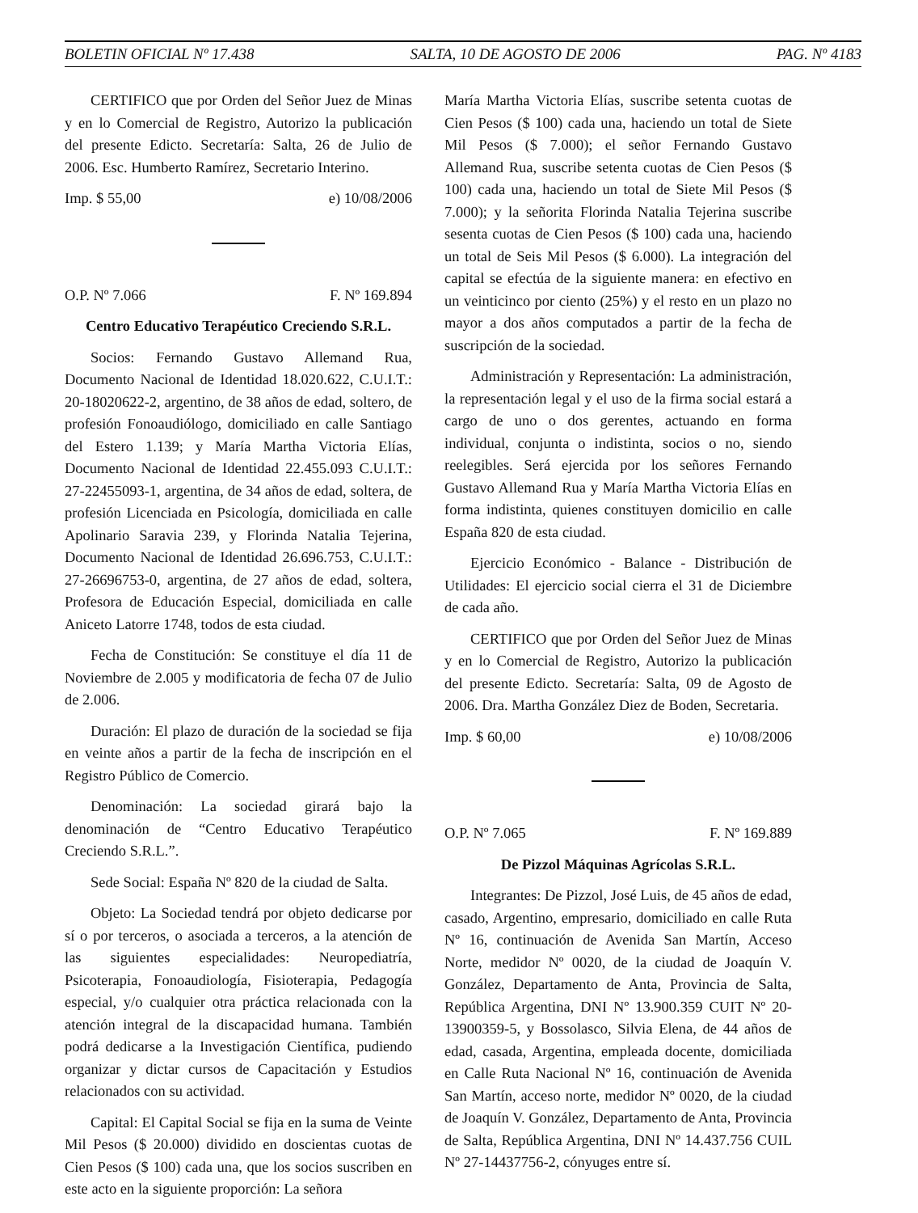BOLETIN OFICIAL Nº 17.438 SALTA, 10 DE AGOSTO DE 2006 PAG. Nº 4183
CERTIFICO que por Orden del Señor Juez de Minas y en lo Comercial de Registro, Autorizo la publicación del presente Edicto. Secretaría: Salta, 26 de Julio de 2006. Esc. Humberto Ramírez, Secretario Interino.
Imp. $ 55,00 e) 10/08/2006
O.P. Nº 7.066 F. Nº 169.894
Centro Educativo Terapéutico Creciendo S.R.L.
Socios: Fernando Gustavo Allemand Rua, Documento Nacional de Identidad 18.020.622, C.U.I.T.: 20-18020622-2, argentino, de 38 años de edad, soltero, de profesión Fonoaudiólogo, domiciliado en calle Santiago del Estero 1.139; y María Martha Victoria Elías, Documento Nacional de Identidad 22.455.093 C.U.I.T.: 27-22455093-1, argentina, de 34 años de edad, soltera, de profesión Licenciada en Psicología, domiciliada en calle Apolinario Saravia 239, y Florinda Natalia Tejerina, Documento Nacional de Identidad 26.696.753, C.U.I.T.: 27-26696753-0, argentina, de 27 años de edad, soltera, Profesora de Educación Especial, domiciliada en calle Aniceto Latorre 1748, todos de esta ciudad.
Fecha de Constitución: Se constituye el día 11 de Noviembre de 2.005 y modificatoria de fecha 07 de Julio de 2.006.
Duración: El plazo de duración de la sociedad se fija en veinte años a partir de la fecha de inscripción en el Registro Público de Comercio.
Denominación: La sociedad girará bajo la denominación de “Centro Educativo Terapéutico Creciendo S.R.L.”.
Sede Social: España Nº 820 de la ciudad de Salta.
Objeto: La Sociedad tendrá por objeto dedicarse por sí o por terceros, o asociada a terceros, a la atención de las siguientes especialidades: Neuropediatría, Psicoterapia, Fonoaudiología, Fisioterapia, Pedagogía especial, y/o cualquier otra práctica relacionada con la atención integral de la discapacidad humana. También podrá dedicarse a la Investigación Científica, pudiendo organizar y dictar cursos de Capacitación y Estudios relacionados con su actividad.
Capital: El Capital Social se fija en la suma de Veinte Mil Pesos ($ 20.000) dividido en doscientas cuotas de Cien Pesos ($ 100) cada una, que los socios suscriben en este acto en la siguiente proporción: La señora
María Martha Victoria Elías, suscribe setenta cuotas de Cien Pesos ($ 100) cada una, haciendo un total de Siete Mil Pesos ($ 7.000); el señor Fernando Gustavo Allemand Rua, suscribe setenta cuotas de Cien Pesos ($ 100) cada una, haciendo un total de Siete Mil Pesos ($ 7.000); y la señorita Florinda Natalia Tejerina suscribe sesenta cuotas de Cien Pesos ($ 100) cada una, haciendo un total de Seis Mil Pesos ($ 6.000). La integración del capital se efectúa de la siguiente manera: en efectivo en un veinticinco por ciento (25%) y el resto en un plazo no mayor a dos años computados a partir de la fecha de suscripción de la sociedad.
Administración y Representación: La administración, la representación legal y el uso de la firma social estará a cargo de uno o dos gerentes, actuando en forma individual, conjunta o indistinta, socios o no, siendo reelegibles. Será ejercida por los señores Fernando Gustavo Allemand Rua y María Martha Victoria Elías en forma indistinta, quienes constituyen domicilio en calle España 820 de esta ciudad.
Ejercicio Económico - Balance - Distribución de Utilidades: El ejercicio social cierra el 31 de Diciembre de cada año.
CERTIFICO que por Orden del Señor Juez de Minas y en lo Comercial de Registro, Autorizo la publicación del presente Edicto. Secretaría: Salta, 09 de Agosto de 2006. Dra. Martha González Diez de Boden, Secretaria.
Imp. $ 60,00 e) 10/08/2006
O.P. Nº 7.065 F. Nº 169.889
De Pizzol Máquinas Agrícolas S.R.L.
Integrantes: De Pizzol, José Luis, de 45 años de edad, casado, Argentino, empresario, domiciliado en calle Ruta Nº 16, continuación de Avenida San Martín, Acceso Norte, medidor Nº 0020, de la ciudad de Joaquín V. González, Departamento de Anta, Provincia de Salta, República Argentina, DNI Nº 13.900.359 CUIT Nº 20-13900359-5, y Bossolasco, Silvia Elena, de 44 años de edad, casada, Argentina, empleada docente, domiciliada en Calle Ruta Nacional Nº 16, continuación de Avenida San Martín, acceso norte, medidor Nº 0020, de la ciudad de Joaquín V. González, Departamento de Anta, Provincia de Salta, República Argentina, DNI Nº 14.437.756 CUIL Nº 27-14437756-2, cónyuges entre sí.